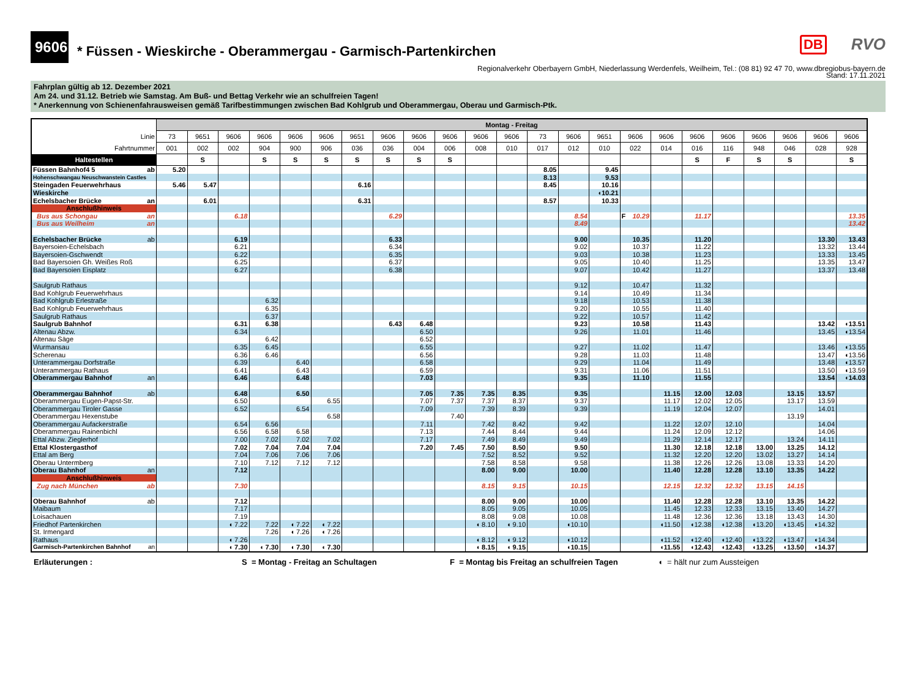9606
* Füssen - Wieskirche - Oberammergau - Garmisch-Partenkirchen
DB RVO
Regionalverkehr Oberbayern GmbH, Niederlassung Werdenfels, Weilheim, Tel.: (08 81) 92 47 70, www.dbregiobus-bayern.de
Stand: 17.11.2021
Fahrplan gültig ab 12. Dezember 2021
Am 24. und 31.12. Betrieb wie Samstag. Am Buß- und Bettag Verkehr wie an schulfreien Tagen!
* Anerkennung von Schienenfahrausweisen gemäß Tarifbestimmungen zwischen Bad Kohlgrub und Oberammergau, Oberau und Garmisch-Ptk.
| | Montag - Freitag | | | | | | | | | | | | | | | | | | | | | | |
| Linie | 73 | 9651 | 9606 | 9606 | 9606 | 9606 | 9651 | 9606 | 9606 | 9606 | 9606 | 9606 | 73 | 9606 | 9651 | 9606 | 9606 | 9606 | 9606 | 9606 | 9606 | 9606 | 9606 |
| Fahrtnummer | 001 | 002 | 002 | 904 | 900 | 906 | 036 | 036 | 004 | 006 | 008 | 010 | 017 | 012 | 010 | 022 | 014 | 016 | 116 | 948 | 046 | 028 | 928 |
| Haltestellen | | S | | S | S | S | S | S | S | S | | | | | | | | S | F | S | S | | S |
| Füssen Bahnhof4 5 ab | 5.20 | | | | | | | | | | | | 8.05 | | 9.45 | | | | | | | | |
| Hohenschwangau Neuschwanstein Castles | | | | | | | | | | | | | 8.13 | | 9.53 | | | | | | | | |
| Steingaden Feuerwehrhaus | 5.46 | 5.47 | | | | | 6.16 | | | | | | 8.45 | | 10.16 | | | | | | | | |
| Wieskirche | | | | | | | | | | | | | | | ◖10.21 | | | | | | | | |
| Echelsbacher Brücke an | | 6.01 | | | | | 6.31 | | | | | | 8.57 | | 10.33 | | | | | | | | |
| Anschlußhinweis | | | | | | | | | | | | | | | | | | | | | | | |
| Bus aus Schongau an | | | 6.18 | | | | | 6.29 | | | | | | 8.54 | | F 10.29 | | 11.17 | | | | | 13.35 |
| Bus aus Weilheim an | | | | | | | | | | | | | | 8.49 | | | | | | | | | 13.42 |
| Echelsbacher Brücke ab | | | 6.19 | | | | | 6.33 | | | | | | 9.00 | | 10.35 | | 11.20 | | | | 13.30 | 13.43 |
| Bayersoien-Echelsbach | | | 6.21 | | | | | 6.34 | | | | | | 9.02 | | 10.37 | | 11.22 | | | | 13.32 | 13.44 |
| Bayersoien-Gschwendt | | | 6.22 | | | | | 6.35 | | | | | | 9.03 | | 10.38 | | 11.23 | | | | 13.33 | 13.45 |
| Bad Bayersoien Gh. Weißes Roß | | | 6.25 | | | | | 6.37 | | | | | | 9.05 | | 10.40 | | 11.25 | | | | 13.35 | 13.47 |
| Bad Bayersoien Eisplatz | | | 6.27 | | | | | 6.38 | | | | | | 9.07 | | 10.42 | | 11.27 | | | | 13.37 | 13.48 |
| Saulgrub Rathaus | | | | | | | | | | | | | | 9.12 | | 10.47 | | 11.32 | | | | | |
| Bad Kohlgrub Feuerwehrhaus | | | | | | | | | | | | | | 9.14 | | 10.49 | | 11.34 | | | | | |
| Bad Kohlgrub Erlestraße | | | | 6.32 | | | | | | | | | | 9.18 | | 10.53 | | 11.38 | | | | | |
| Bad Kohlgrub Feuerwehrhaus | | | | 6.35 | | | | | | | | | | 9.20 | | 10.55 | | 11.40 | | | | | |
| Saulgrub Rathaus | | | | 6.37 | | | | | | | | | | 9.22 | | 10.57 | | 11.42 | | | | | |
| Saulgrub Bahnhof | | | 6.31 | 6.38 | | | | 6.43 | 6.48 | | | | | 9.23 | | 10.58 | | 11.43 | | | | 13.42 | ◖13.51 |
| Altenau Abzw. | | | 6.34 | | | | | | 6.50 | | | | | 9.26 | | 11.01 | | 11.46 | | | | 13.45 | ◖13.54 |
| Altenau Säge | | | | 6.42 | | | | | 6.52 | | | | | | | | | | | | | | |
| Wurmansau | | | 6.35 | 6.45 | | | | | 6.55 | | | | | 9.27 | | 11.02 | | 11.47 | | | | 13.46 | ◖13.55 |
| Scherenau | | | 6.36 | 6.46 | | | | | 6.56 | | | | | 9.28 | | 11.03 | | 11.48 | | | | 13.47 | ◖13.56 |
| Unterammergau Dorfstraße | | | 6.39 | | 6.40 | | | | 6.58 | | | | | 9.29 | | 11.04 | | 11.49 | | | | 13.48 | ◖13.57 |
| Unterammergau Rathaus | | | 6.41 | | 6.43 | | | | 6.59 | | | | | 9.31 | | 11.06 | | 11.51 | | | | 13.50 | ◖13.59 |
| Oberammergau Bahnhof an | | | 6.46 | | 6.48 | | | | 7.03 | | | | | 9.35 | | 11.10 | | 11.55 | | | | 13.54 | ◖14.03 |
| Oberammergau Bahnhof ab | | | 6.48 | | 6.50 | | | | 7.05 | 7.35 | 7.35 | 8.35 | | 9.35 | | | 11.15 | 12.00 | 12.03 | | 13.15 | 13.57 | |
| Oberammergau Eugen-Papst-Str. | | | 6.50 | | | 6.55 | | | 7.07 | 7.37 | 7.37 | 8.37 | | 9.37 | | | 11.17 | 12.02 | 12.05 | | 13.17 | 13.59 | |
| Oberammergau Tiroler Gasse | | | 6.52 | | 6.54 | | | | 7.09 | | 7.39 | 8.39 | | 9.39 | | | 11.19 | 12.04 | 12.07 | | | 14.01 | |
| Oberammergau Hexenstube | | | | | | 6.58 | | | | 7.40 | | | | | | | | | | | 13.19 | | |
| Oberammergau Aufackerstraße | | | 6.54 | 6.56 | | | | | 7.11 | | 7.42 | 8.42 | | 9.42 | | | 11.22 | 12.07 | 12.10 | | | 14.04 | |
| Oberammergau Rainenbichl | | | 6.56 | 6.58 | 6.58 | | | | 7.13 | | 7.44 | 8.44 | | 9.44 | | | 11.24 | 12.09 | 12.12 | | | 14.06 | |
| Ettal Abzw. Zieglerhof | | | 7.00 | 7.02 | 7.02 | 7.02 | | | 7.17 | | 7.49 | 8.49 | | 9.49 | | | 11.29 | 12.14 | 12.17 | | 13.24 | 14.11 | |
| Ettal Klostergasthof | | | 7.02 | 7.04 | 7.04 | 7.04 | | | 7.20 | 7.45 | 7.50 | 8.50 | | 9.50 | | | 11.30 | 12.18 | 12.18 | 13.00 | 13.25 | 14.12 | |
| Ettal am Berg | | | 7.04 | 7.06 | 7.06 | 7.06 | | | | | 7.52 | 8.52 | | 9.52 | | | 11.32 | 12.20 | 12.20 | 13.02 | 13.27 | 14.14 | |
| Oberau Untermberg | | | 7.10 | 7.12 | 7.12 | 7.12 | | | | | 7.58 | 8.58 | | 9.58 | | | 11.38 | 12.26 | 12.26 | 13.08 | 13.33 | 14.20 | |
| Oberau Bahnhof an | | | 7.12 | | | | | | | | 8.00 | 9.00 | | 10.00 | | | 11.40 | 12.28 | 12.28 | 13.10 | 13.35 | 14.22 | |
| Anschlußhinweis | | | | | | | | | | | | | | | | | | | | | | | |
| Zug nach München ab | | | 7.30 | | | | | | | | 8.15 | 9.15 | | 10.15 | | | 12.15 | 12.32 | 12.32 | 13.15 | 14.15 | | |
| Oberau Bahnhof ab | | | 7.12 | | | | | | | | 8.00 | 9.00 | | 10.00 | | | 11.40 | 12.28 | 12.28 | 13.10 | 13.35 | 14.22 | |
| Maibaum | | | 7.17 | | | | | | | | 8.05 | 9.05 | | 10.05 | | | 11.45 | 12.33 | 12.33 | 13.15 | 13.40 | 14.27 | |
| Loisachauen | | | 7.19 | | | | | | | | 8.08 | 9.08 | | 10.08 | | | 11.48 | 12.36 | 12.36 | 13.18 | 13.43 | 14.30 | |
| Friedhof Partenkirchen | | | ◖ 7.22 | 7.22 | ◖ 7.22 | ◖ 7.22 | | | | | ◖ 8.10 | ◖ 9.10 | | ◖10.10 | | | ◖11.50 | ◖12.38 | ◖12.38 | ◖13.20 | ◖13.45 | ◖14.32 | |
| St. Irmengard | | | | 7.26 | ◖ 7.26 | ◖ 7.26 | | | | | | | | | | | | | | | | | |
| Rathaus | | | ◖ 7.26 | | | | | | | | ◖ 8.12 | ◖ 9.12 | | ◖10.12 | | | ◖11.52 | ◖12.40 | ◖12.40 | ◖13.22 | ◖13.47 | ◖14.34 | |
| Garmisch-Partenkirchen Bahnhof an | | | ◖ 7.30 | ◖ 7.30 | ◖ 7.30 | ◖ 7.30 | | | | | ◖ 8.15 | ◖ 9.15 | | ◖10.15 | | | ◖11.55 | ◖12.43 | ◖12.43 | ◖13.25 | ◖13.50 | ◖14.37 | |
Erläuterungen : S = Montag - Freitag an Schultagen F = Montag bis Freitag an schulfreien Tagen ◖ = hält nur zum Aussteigen